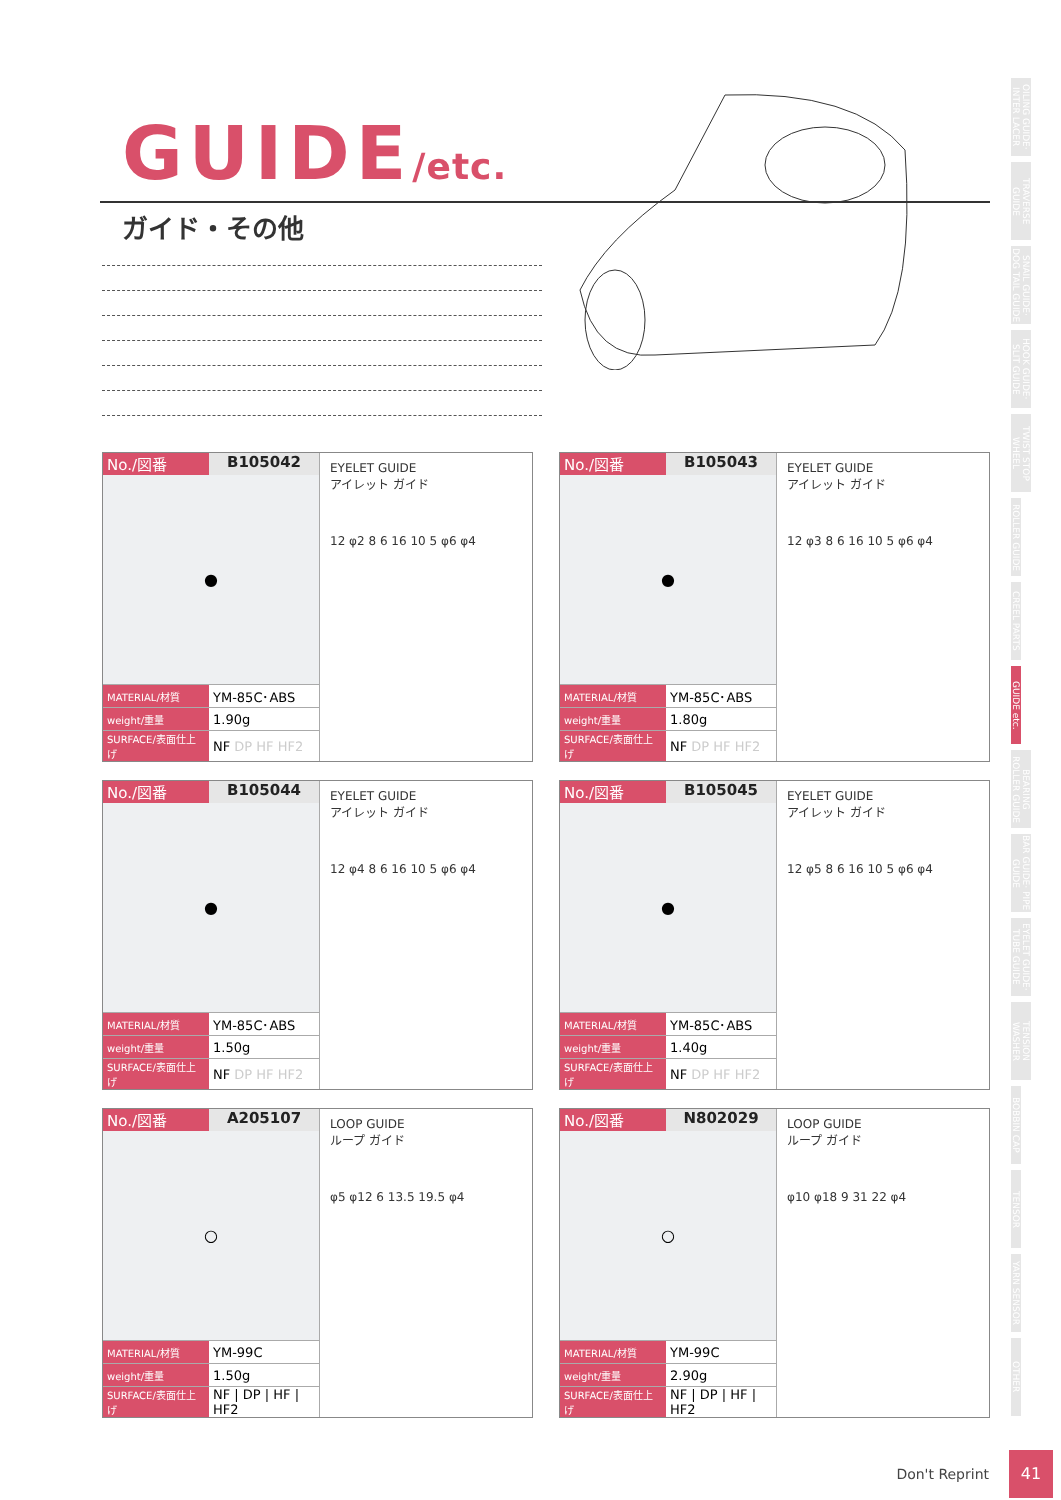GUIDE/etc.
ガイド・その他
OILING GUIDE· INTER LACER
TRAVERSE GUIDE
SNAIL GUIDE· DOG TAIL GUIDE
HOOK GUIDE· SLIT GUIDE
TWIST STOP WHEEL
ROLLER GUIDE
CREEL PARTS
GUIDE etc.
BEARING ROLLER GUIDE
BAR GUIDE· PIPE GUIDE
EYELET GUIDE· TUBE GUIDE
TENSION WASHER
BOBBIN CAP
TENSOR
YARN SENSOR
OTHER
No./図番 B105042
●
| MATERIAL/材質 | YM-85C･ABS |
| weight/重量 | 1.90g |
| SURFACE/表面仕上げ | NF DP HF HF2 |
EYELET GUIDE
アイレット ガイド
12 φ2 8 6 16 10 5 φ6 φ4
No./図番 B105043
●
| MATERIAL/材質 | YM-85C･ABS |
| weight/重量 | 1.80g |
| SURFACE/表面仕上げ | NF DP HF HF2 |
EYELET GUIDE
アイレット ガイド
12 φ3 8 6 16 10 5 φ6 φ4
No./図番 B105044
●
| MATERIAL/材質 | YM-85C･ABS |
| weight/重量 | 1.50g |
| SURFACE/表面仕上げ | NF DP HF HF2 |
EYELET GUIDE
アイレット ガイド
12 φ4 8 6 16 10 5 φ6 φ4
No./図番 B105045
●
| MATERIAL/材質 | YM-85C･ABS |
| weight/重量 | 1.40g |
| SURFACE/表面仕上げ | NF DP HF HF2 |
EYELET GUIDE
アイレット ガイド
12 φ5 8 6 16 10 5 φ6 φ4
No./図番 A205107
○
| MATERIAL/材質 | YM-99C |
| weight/重量 | 1.50g |
| SURFACE/表面仕上げ | NF / DP / HF / HF2 |
LOOP GUIDE
ループ ガイド
φ5 φ12 6 13.5 19.5 φ4
No./図番 N802029
○
| MATERIAL/材質 | YM-99C |
| weight/重量 | 2.90g |
| SURFACE/表面仕上げ | NF / DP / HF / HF2 |
LOOP GUIDE
ループ ガイド
φ10 φ18 9 31 22 φ4
Don't Reprint
41